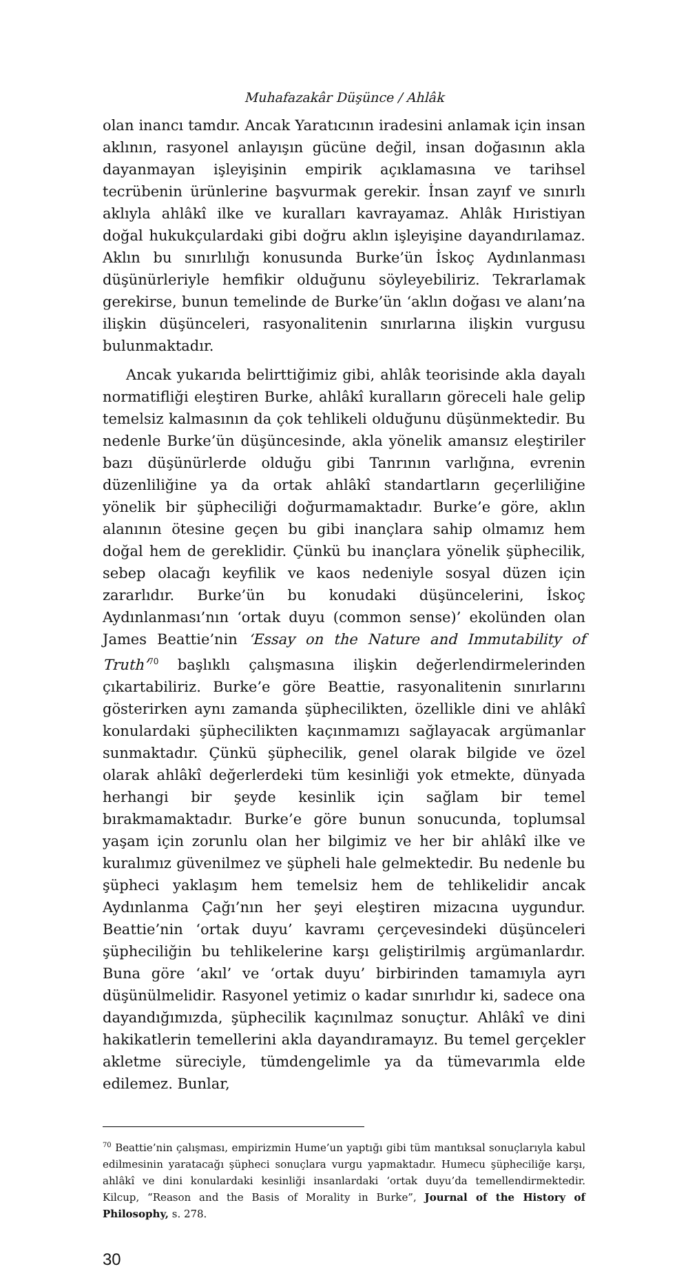Muhafazakâr Düşünce / Ahlâk
olan inancı tamdır. Ancak Yaratıcının iradesini anlamak için insan aklının, rasyonel anlayışın gücüne değil, insan doğasının akla dayanmayan işleyişinin empirik açıklamasına ve tarihsel tecrübenin ürünlerine başvurmak gerekir. İnsan zayıf ve sınırlı aklıyla ahlâkî ilke ve kuralları kavrayamaz. Ahlâk Hıristiyan doğal hukukçulardaki gibi doğru aklın işleyişine dayandırılamaz. Aklın bu sınırlılığı konusunda Burke’ün İskoç Aydınlanması düşünürleriyle hemfikir olduğunu söyleyebiliriz. Tekrarlamak gerekirse, bunun temelinde de Burke’ün ‘aklın doğası ve alanı’na ilişkin düşünceleri, rasyonalitenin sınırlarına ilişkin vurgusu bulunmaktadır.
Ancak yukarıda belirttiğimiz gibi, ahlâk teorisinde akla dayalı normatifliği eleştiren Burke, ahlâkî kuralların göreceli hale gelip temelsiz kalmasının da çok tehlikeli olduğunu düşünmektedir. Bu nedenle Burke’ün düşüncesinde, akla yönelik amansız eleştiriler bazı düşünürlerde olduğu gibi Tanrının varlığına, evrenin düzenliliğine ya da ortak ahlâkî standartların geçerliliğine yönelik bir şüpheciliği doğurmamaktadır. Burke’e göre, aklın alanının ötesine geçen bu gibi inançlara sahip olmamız hem doğal hem de gereklidir. Çünkü bu inançlara yönelik şüphecilik, sebep olacağı keyfilik ve kaos nedeniyle sosyal düzen için zararlıdır. Burke’ün bu konudaki düşüncelerini, İskoç Aydınlanması’nın ‘ortak duyu (common sense)’ ekolünden olan James Beattie’nin ‘Essay on the Nature and Immutability of Truth’<sup>70</sup> başlıklı çalışmasına ilişkin değerlendirmelerinden çıkartabiliriz. Burke’e göre Beattie, rasyonalitenin sınırlarını gösterirken aynı zamanda şüphecilikten, özellikle dini ve ahlâkî konulardaki şüphecilikten kaçınmamızı sağlayacak argümanlar sunmaktadır. Çünkü şüphecilik, genel olarak bilgide ve özel olarak ahlâkî değerlerdeki tüm kesinliği yok etmekte, dünyada herhangi bir şeyde kesinlik için sağlam bir temel bırakmamaktadır. Burke’e göre bunun sonucunda, toplumsal yaşam için zorunlu olan her bilgimiz ve her bir ahlâkî ilke ve kuralımız güvenilmez ve şüpheli hale gelmektedir. Bu nedenle bu şüpheci yaklaşım hem temelsiz hem de tehlikelidir ancak Aydınlanma Çağı’nın her şeyi eleştiren mizacına uygundur. Beattie’nin ‘ortak duyu’ kavramı çerçevesindeki düşünceleri şüpheciliğin bu tehlikelerine karşı geliştirilmiş argümanlardır. Buna göre ‘akıl’ ve ‘ortak duyu’ birbirinden tamamıyla ayrı düşünülmelidir. Rasyonel yetimiz o kadar sınırlıdır ki, sadece ona dayandığımızda, şüphecilik kaçınılmaz sonuçtur. Ahlâkî ve dini hakikatlerin temellerini akla dayandıramayız. Bu temel gerçekler akletme süreciyle, tümdengelimle ya da tümevarımla elde edilemez. Bunlar,
<sup>70</sup> Beattie’nin çalışması, empirizmin Hume’un yaptığı gibi tüm mantıksal sonuçlarıyla kabul edilmesinin yaratacağı şüpheci sonuçlara vurgu yapmaktadır. Humecu şüpheciliğe karşı, ahlâkî ve dini konulardaki kesinliği insanlardaki ‘ortak duyu’da temellendirmektedir. Kilcup, “Reason and the Basis of Morality in Burke”, Journal of the History of Philosophy, s. 278.
30